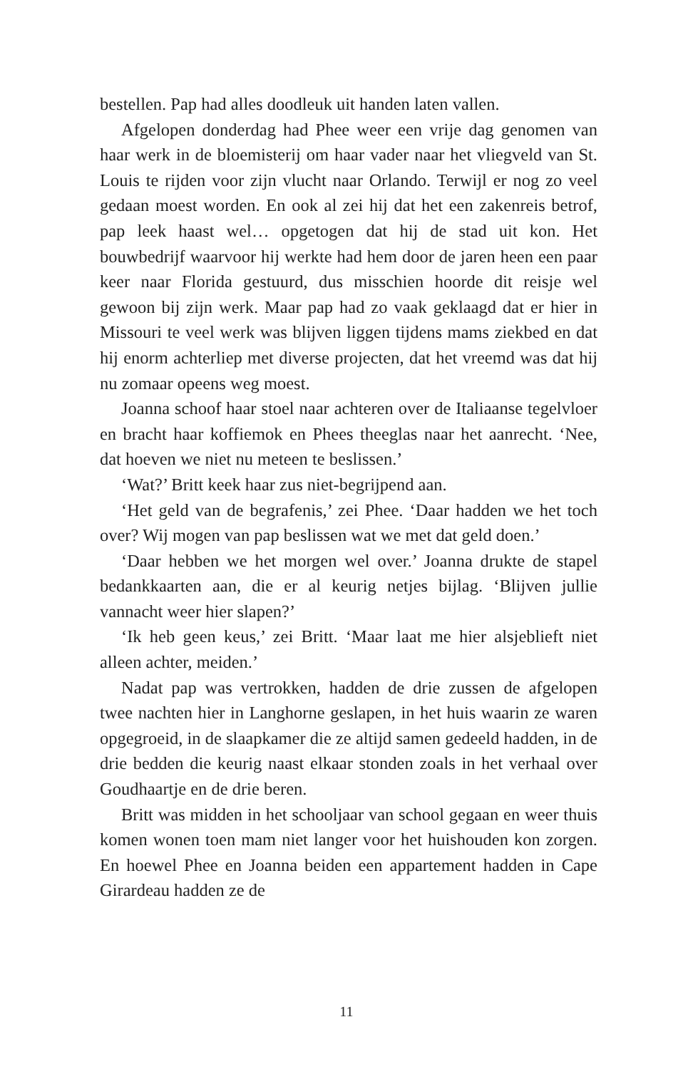bestellen. Pap had alles doodleuk uit handen laten vallen.
Afgelopen donderdag had Phee weer een vrije dag genomen van haar werk in de bloemisterij om haar vader naar het vliegveld van St. Louis te rijden voor zijn vlucht naar Orlando. Terwijl er nog zo veel gedaan moest worden. En ook al zei hij dat het een zakenreis betrof, pap leek haast wel… opgetogen dat hij de stad uit kon. Het bouwbedrijf waarvoor hij werkte had hem door de jaren heen een paar keer naar Florida gestuurd, dus misschien hoorde dit reisje wel gewoon bij zijn werk. Maar pap had zo vaak geklaagd dat er hier in Missouri te veel werk was blijven liggen tijdens mams ziekbed en dat hij enorm achterliep met diverse projecten, dat het vreemd was dat hij nu zomaar opeens weg moest.
Joanna schoof haar stoel naar achteren over de Italiaanse tegelvloer en bracht haar koffiemok en Phees theeglas naar het aanrecht. ‘Nee, dat hoeven we niet nu meteen te beslissen.’
‘Wat?’ Britt keek haar zus niet-begrijpend aan.
‘Het geld van de begrafenis,’ zei Phee. ‘Daar hadden we het toch over? Wij mogen van pap beslissen wat we met dat geld doen.’
‘Daar hebben we het morgen wel over.’ Joanna drukte de stapel bedankkaarten aan, die er al keurig netjes bijlag. ‘Blijven jullie vannacht weer hier slapen?’
‘Ik heb geen keus,’ zei Britt. ‘Maar laat me hier alsjeblieft niet alleen achter, meiden.’
Nadat pap was vertrokken, hadden de drie zussen de afgelopen twee nachten hier in Langhorne geslapen, in het huis waarin ze waren opgegroeid, in de slaapkamer die ze altijd samen gedeeld hadden, in de drie bedden die keurig naast elkaar stonden zoals in het verhaal over Goudhaartje en de drie beren.
Britt was midden in het schooljaar van school gegaan en weer thuis komen wonen toen mam niet langer voor het huishouden kon zorgen. En hoewel Phee en Joanna beiden een appartement hadden in Cape Girardeau hadden ze de
11